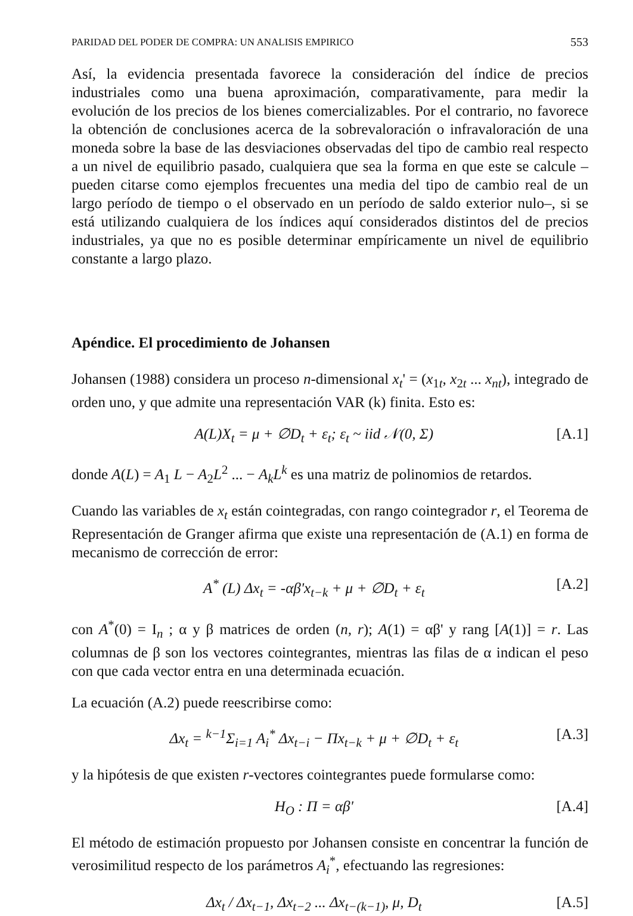PARIDAD DEL PODER DE COMPRA: UN ANALISIS EMPIRICO 553
Así, la evidencia presentada favorece la consideración del índice de precios industriales como una buena aproximación, comparativamente, para medir la evolución de los precios de los bienes comercializables. Por el contrario, no favorece la obtención de conclusiones acerca de la sobrevaloración o infravaloración de una moneda sobre la base de las desviaciones observadas del tipo de cambio real respecto a un nivel de equilibrio pasado, cualquiera que sea la forma en que este se calcule –pueden citarse como ejemplos frecuentes una media del tipo de cambio real de un largo período de tiempo o el observado en un período de saldo exterior nulo–, si se está utilizando cualquiera de los índices aquí considerados distintos del de precios industriales, ya que no es posible determinar empíricamente un nivel de equilibrio constante a largo plazo.
Apéndice. El procedimiento de Johansen
Johansen (1988) considera un proceso n-dimensional x<sub>t</sub>' = (x<sub>1t</sub>, x<sub>2t</sub> ... x<sub>nt</sub>), integrado de orden uno, y que admite una representación VAR (k) finita. Esto es:
A(L)X<sub>t</sub> = μ + ∅D<sub>t</sub> + ε<sub>t</sub>; ε<sub>t</sub> ~ iid 𝒩(0, Σ) [A.1]
donde A(L) = A<sub>1</sub> L − A<sub>2</sub>L<sup>2</sup> ... − A<sub>k</sub>L<sup>k</sup> es una matriz de polinomios de retardos.
Cuando las variables de x<sub>t</sub> están cointegradas, con rango cointegrador r, el Teorema de Representación de Granger afirma que existe una representación de (A.1) en forma de mecanismo de corrección de error:
A<sup>*</sup> (L) Δx<sub>t</sub> = -αβ'x<sub>t−k</sub> + μ + ∅D<sub>t</sub> + ε<sub>t</sub> [A.2]
con A<sup>*</sup>(0) = I<sub>n</sub> ; α y β matrices de orden (n, r); A(1) = αβ' y rang [A(1)] = r. Las columnas de β son los vectores cointegrantes, mientras las filas de α indican el peso con que cada vector entra en una determinada ecuación.
La ecuación (A.2) puede reescribirse como:
Δx<sub>t</sub> = <sup>k−1</sup>Σ<sub>i=1</sub> A<sub>i</sub><sup>*</sup> Δx<sub>t−i</sub> − Πx<sub>t−k</sub> + μ + ∅D<sub>t</sub> + ε<sub>t</sub> [A.3]
y la hipótesis de que existen r-vectores cointegrantes puede formularse como:
H<sub>O</sub> : Π = αβ' [A.4]
El método de estimación propuesto por Johansen consiste en concentrar la función de verosimilitud respecto de los parámetros A<sub>i</sub><sup>*</sup>, efectuando las regresiones:
Δx<sub>t</sub> / Δx<sub>t−1</sub>, Δx<sub>t−2</sub> ... Δx<sub>t−(k−1)</sub>, μ, D<sub>t</sub> [A.5]